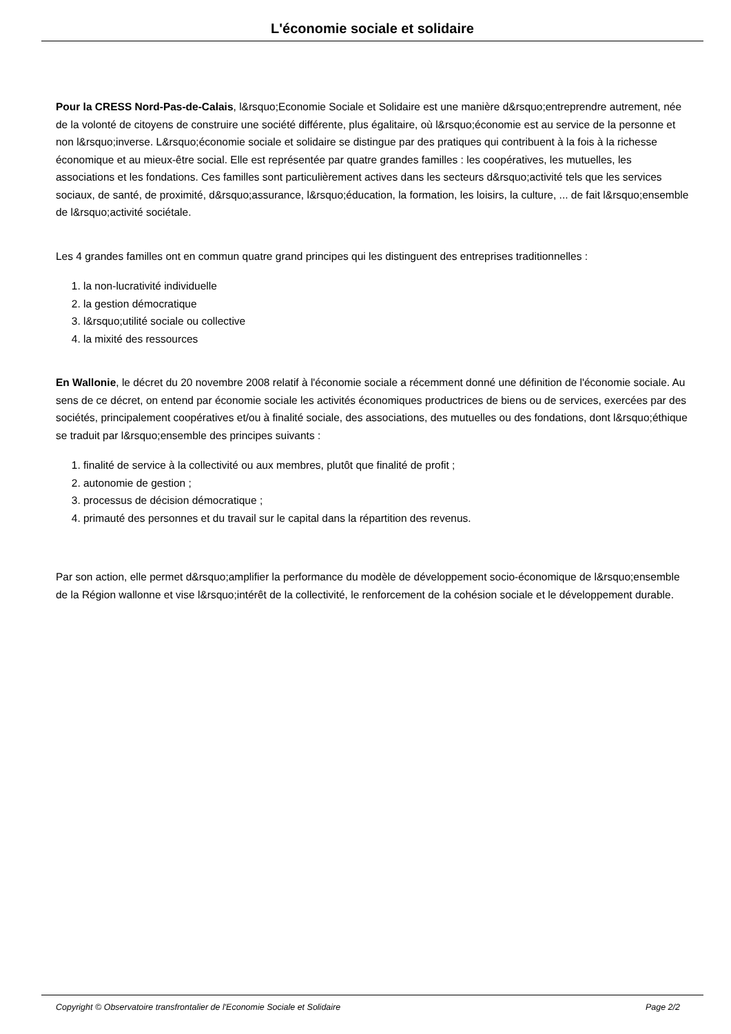L'économie sociale et solidaire
Pour la CRESS Nord-Pas-de-Calais, l&rsquo;Economie Sociale et Solidaire est une manière d&rsquo;entreprendre autrement, née de la volonté de citoyens de construire une société différente, plus égalitaire, où l&rsquo;économie est au service de la personne et non l&rsquo;inverse. L&rsquo;économie sociale et solidaire se distingue par des pratiques qui contribuent à la fois à la richesse économique et au mieux-être social. Elle est représentée par quatre grandes familles : les coopératives, les mutuelles, les associations et les fondations. Ces familles sont particulièrement actives dans les secteurs d&rsquo;activité tels que les services sociaux, de santé, de proximité, d&rsquo;assurance, l&rsquo;éducation, la formation, les loisirs, la culture, ... de fait l&rsquo;ensemble de l&rsquo;activité sociétale.
Les 4 grandes familles ont en commun quatre grand principes qui les distinguent des entreprises traditionnelles :
1. la non-lucrativité individuelle
2. la gestion démocratique
3. l&rsquo;utilité sociale ou collective
4. la mixité des ressources
En Wallonie, le décret du 20 novembre 2008 relatif à l'économie sociale a récemment donné une définition de l'économie sociale. Au sens de ce décret, on entend par économie sociale les activités économiques productrices de biens ou de services, exercées par des sociétés, principalement coopératives et/ou à finalité sociale, des associations, des mutuelles ou des fondations, dont l&rsquo;éthique se traduit par l&rsquo;ensemble des principes suivants :
1. finalité de service à la collectivité ou aux membres, plutôt que finalité de profit ;
2. autonomie de gestion ;
3. processus de décision démocratique ;
4. primauté des personnes et du travail sur le capital dans la répartition des revenus.
Par son action, elle permet d&rsquo;amplifier la performance du modèle de développement socio-économique de l&rsquo;ensemble de la Région wallonne et vise l&rsquo;intérêt de la collectivité, le renforcement de la cohésion sociale et le développement durable.
Copyright © Observatoire transfrontalier de l'Economie Sociale et Solidaire Page 2/2